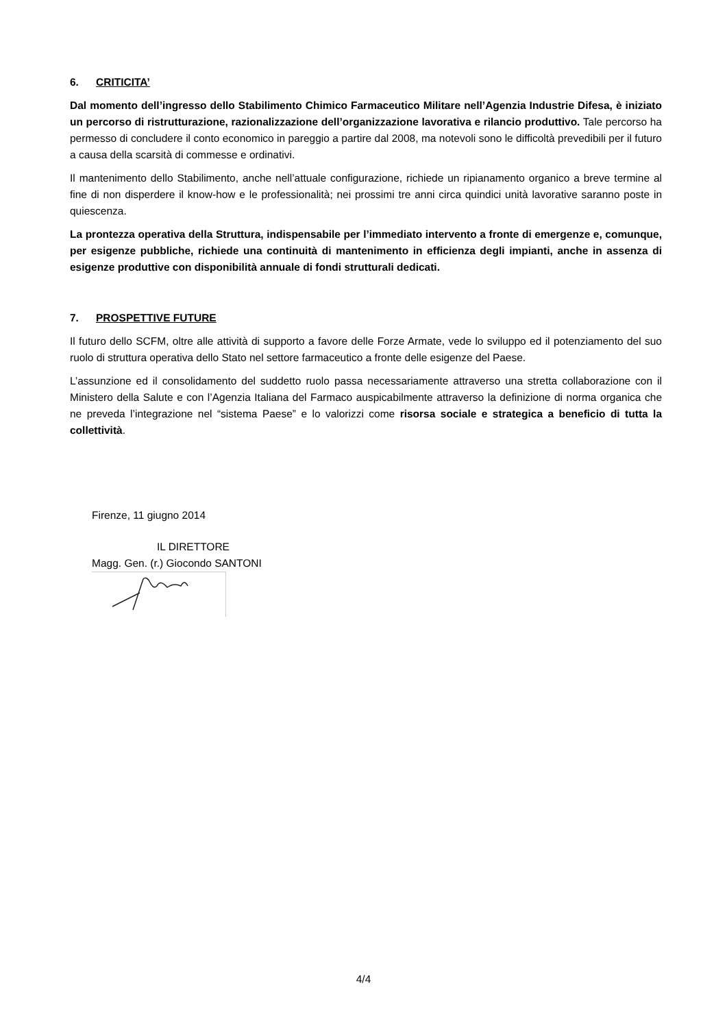6. CRITICITA’
Dal momento dell’ingresso dello Stabilimento Chimico Farmaceutico Militare nell’Agenzia Industrie Difesa, è iniziato un percorso di ristrutturazione, razionalizzazione dell’organizzazione lavorativa e rilancio produttivo. Tale percorso ha permesso di concludere il conto economico in pareggio a partire dal 2008, ma notevoli sono le difficoltà prevedibili per il futuro a causa della scarsità di commesse e ordinativi.
Il mantenimento dello Stabilimento, anche nell’attuale configurazione, richiede un ripianamento organico a breve termine al fine di non disperdere il know-how e le professionalità; nei prossimi tre anni circa quindici unità lavorative saranno poste in quiescenza.
La prontezza operativa della Struttura, indispensabile per l’immediato intervento a fronte di emergenze e, comunque, per esigenze pubbliche, richiede una continuità di mantenimento in efficienza degli impianti, anche in assenza di esigenze produttive con disponibilità annuale di fondi strutturali dedicati.
7. PROSPETTIVE FUTURE
Il futuro dello SCFM, oltre alle attività di supporto a favore delle Forze Armate, vede lo sviluppo ed il potenziamento del suo ruolo di struttura operativa dello Stato nel settore farmaceutico a fronte delle esigenze del Paese.
L’assunzione ed il consolidamento del suddetto ruolo passa necessariamente attraverso una stretta collaborazione con il Ministero della Salute e con l’Agenzia Italiana del Farmaco auspicabilmente attraverso la definizione di norma organica che ne preveda l’integrazione nel “sistema Paese” e lo valorizzi come risorsa sociale e strategica a beneficio di tutta la collettività.
Firenze, 11 giugno 2014
IL DIRETTORE
Magg. Gen. (r.) Giocondo SANTONI
4/4